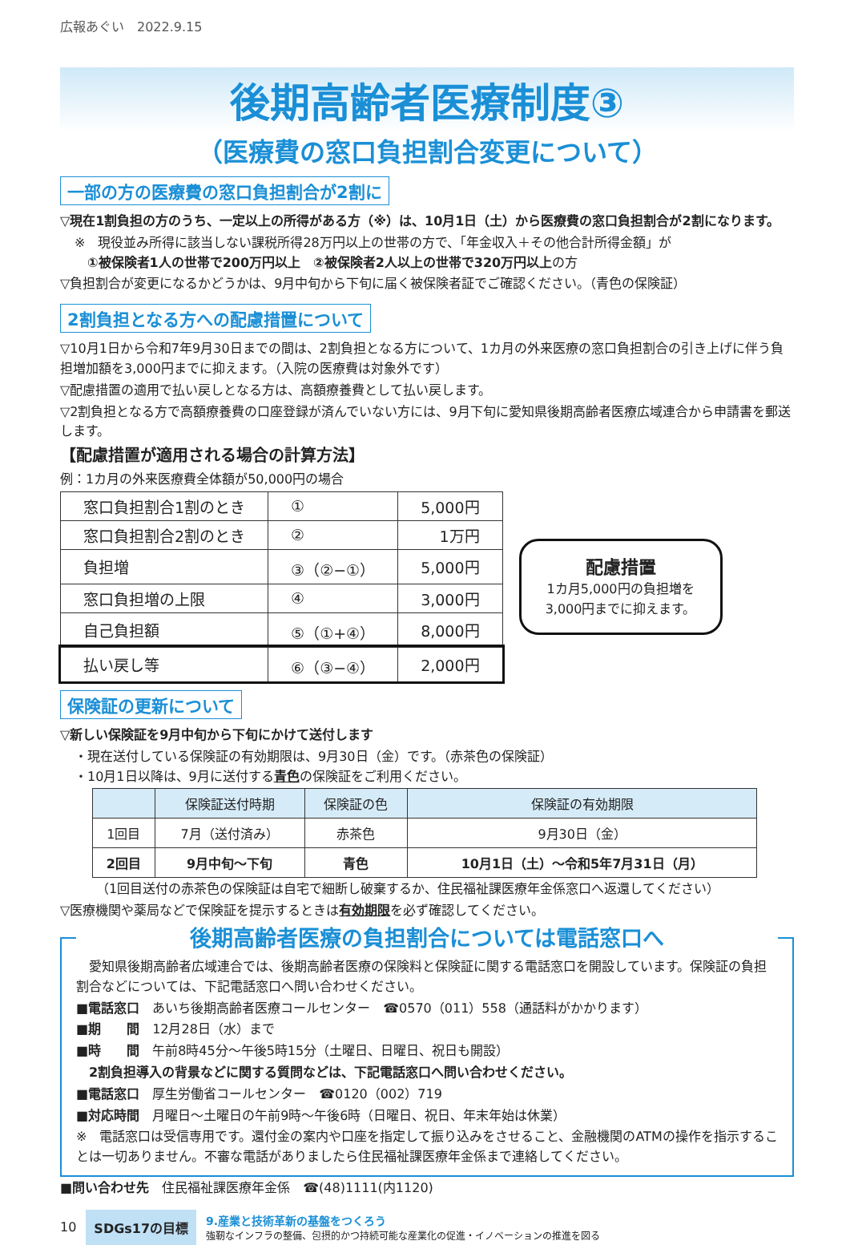広報あぐい　2022.9.15
後期高齢者医療制度③
（医療費の窓口負担割合変更について）
一部の方の医療費の窓口負担割合が2割に
▽現在1割負担の方のうち、一定以上の所得がある方（※）は、10月1日（土）から医療費の窓口負担割合が2割になります。
※　現役並み所得に該当しない課税所得28万円以上の世帯の方で、「年金収入＋その他合計所得金額」が
　①被保険者1人の世帯で200万円以上　②被保険者2人以上の世帯で320万円以上の方
▽負担割合が変更になるかどうかは、9月中旬から下旬に届く被保険者証でご確認ください。（青色の保険証）
2割負担となる方への配慮措置について
▽10月1日から令和7年9月30日までの間は、2割負担となる方について、1カ月の外来医療の窓口負担割合の引き上げに伴う負担増加額を3,000円までに抑えます。（入院の医療費は対象外です）
▽配慮措置の適用で払い戻しとなる方は、高額療養費として払い戻します。
▽2割負担となる方で高額療養費の口座登録が済んでいない方には、9月下旬に愛知県後期高齢者医療広域連合から申請書を郵送します。
【配慮措置が適用される場合の計算方法】
例：1カ月の外来医療費全体額が50,000円の場合
| 窓口負担割合1割のとき | ① | 5,000円 |
| 窓口負担割合2割のとき | ② | 1万円 |
| 負担増 | ③（②−①） | 5,000円 |
| 窓口負担増の上限 | ④ | 3,000円 |
| 自己負担額 | ⑤（①+④） | 8,000円 |
| 払い戻し等 | ⑥（③−④） | 2,000円 |
配慮措置
1カ月5,000円の負担増を3,000円までに抑えます。
保険証の更新について
▽新しい保険証を9月中旬から下旬にかけて送付します
・現在送付している保険証の有効期限は、9月30日（金）です。（赤茶色の保険証）
・10月1日以降は、9月に送付する青色の保険証をご利用ください。
| | 保険証送付時期 | 保険証の色 | 保険証の有効期限 |
| --- | --- | --- | --- |
| 1回目 | 7月（送付済み） | 赤茶色 | 9月30日（金） |
| 2回目 | 9月中旬〜下旬 | 青色 | 10月1日（土）〜令和5年7月31日（月） |
（1回目送付の赤茶色の保険証は自宅で細断し破棄するか、住民福祉課医療年金係窓口へ返還してください）
▽医療機関や薬局などで保険証を提示するときは有効期限を必ず確認してください。
後期高齢者医療の負担割合については電話窓口へ
　愛知県後期高齢者広域連合では、後期高齢者医療の保険料と保険証に関する電話窓口を開設しています。保険証の負担割合などについては、下記電話窓口へ問い合わせください。
■電話窓口　あいち後期高齢者医療コールセンター　☎0570（011）558（通話料がかかります）
■期　　間　12月28日（水）まで
■時　　間　午前8時45分〜午後5時15分（土曜日、日曜日、祝日も開設）
　2割負担導入の背景などに関する質問などは、下記電話窓口へ問い合わせください。
■電話窓口　厚生労働省コールセンター　☎0120（002）719
■対応時間　月曜日〜土曜日の午前9時〜午後6時（日曜日、祝日、年末年始は休業）
※　電話窓口は受信専用です。還付金の案内や口座を指定して振り込みをさせること、金融機関のATMの操作を指示することは一切ありません。不審な電話がありましたら住民福祉課医療年金係まで連絡してください。
■問い合わせ先　住民福祉課医療年金係　☎(48)1111(内1120)
10 SDGs17の目標
9.産業と技術革新の基盤をつくろう
強靭なインフラの整備、包摂的かつ持続可能な産業化の促進・イノベーションの推進を図る